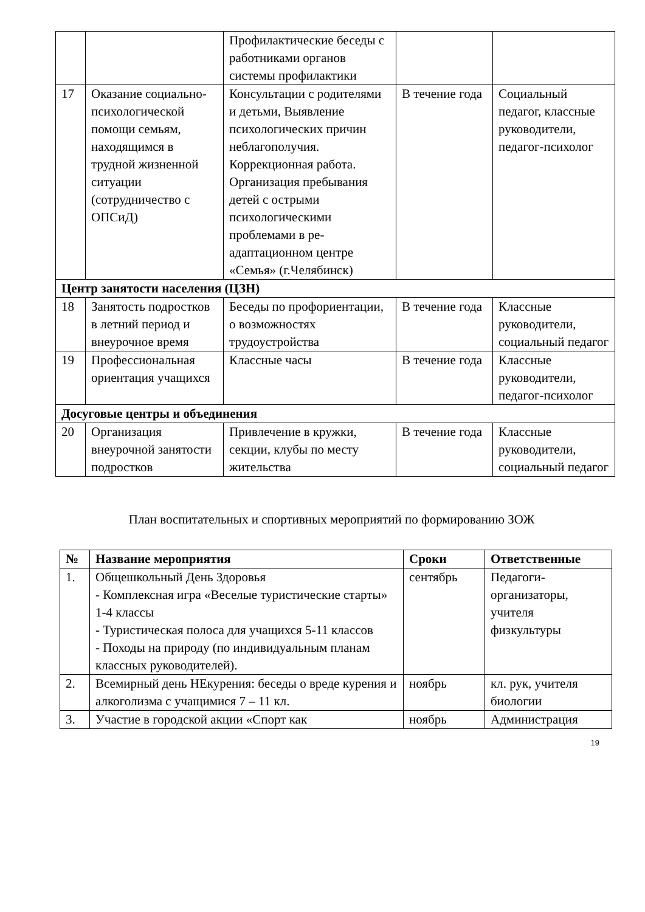| | | Профилактические беседы с работниками органов системы профилактики | | |
| 17 | Оказание социально-психологической помощи семьям, находящимся в трудной жизненной ситуации (сотрудничество с ОПСиД) | Консультации с родителями и детьми, Выявление психологических причин неблагополучия. Коррекционная работа. Организация пребывания детей с острыми психологическими проблемами в ре-адаптационном центре «Семья» (г.Челябинск) | В течение года | Социальный педагог, классные руководители, педагог-психолог |
| Центр занятости населения (ЦЗН) | | | | |
| 18 | Занятость подростков в летний период и внеурочное время | Беседы по профориентации, о возможностях трудоустройства | В течение года | Классные руководители, социальный педагог |
| 19 | Профессиональная ориентация учащихся | Классные часы | В течение года | Классные руководители, педагог-психолог |
| Досуговые центры и объединения | | | | |
| 20 | Организация внеурочной занятости подростков | Привлечение в кружки, секции, клубы по месту жительства | В течение года | Классные руководители, социальный педагог |
План воспитательных и спортивных мероприятий по формированию ЗОЖ
| № | Название мероприятия | Сроки | Ответственные |
| --- | --- | --- | --- |
| 1. | Общешкольный День Здоровья - Комплексная игра «Веселые туристические старты» 1-4 классы - Туристическая полоса для учащихся 5-11 классов - Походы на природу (по индивидуальным планам классных руководителей). | сентябрь | Педагоги-организаторы, учителя физкультуры |
| 2. | Всемирный день НЕкурения: беседы о вреде курения и алкоголизма с учащимися 7 – 11 кл. | ноябрь | кл. рук, учителя биологии |
| 3. | Участие в городской акции «Спорт как | ноябрь | Администрация |
19